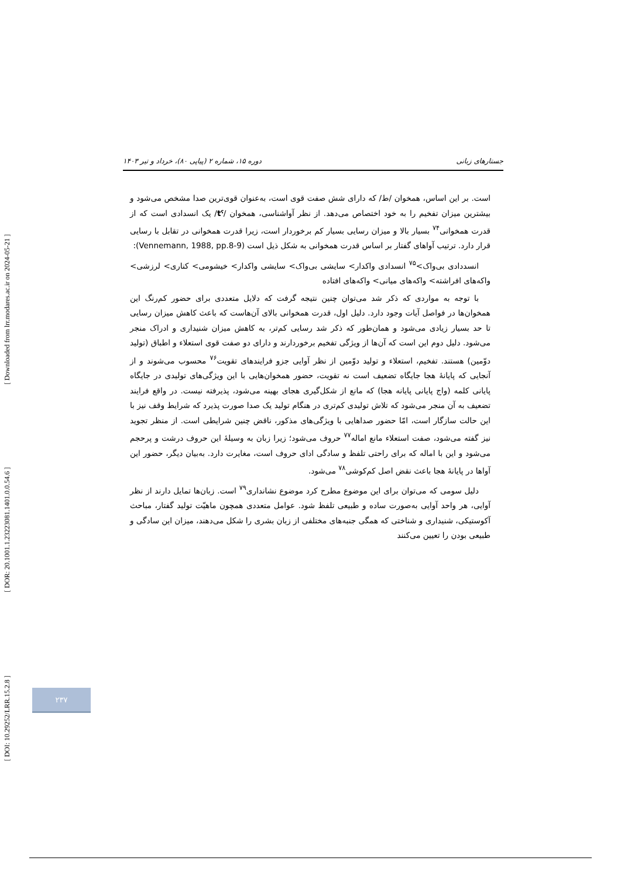[ Downloaded from lrr.modares.ac.ir on 2024-05-21 ]
[ DOR: 20.1001.1.23223081.1401.0.0.54.6 ]
[ DOI: 10.29252/LRR.15.2.8 ]
جستارهای زبانی دوره ۱۵، شماره ۲ (پیاپی ۸۰)، خرداد و تیر ۱۴۰۳
است. بر این اساس، همخوان /ط/ که دارای شش صفت قوی است، به‌عنوان قوی‌ترین صدا مشخص می‌شود و بیشترین میزان تفخیم را به خود اختصاص می‌دهد. از نظر آواشناسی، همخوان /tˤ/ یک انسدادی است که از قدرت همخوانی<sup>۷۴</sup> بسیار بالا و میزان رسایی بسیار کم برخوردار است، زیرا قدرت همخوانی در تقابل با رسایی قرار دارد. ترتیب آواهای گفتار بر اساس قدرت همخوانی به شکل ذیل است (Vennemann, 1988, pp.8-9):
انسددادی بی‌واک><sup>۷۵</sup> انسدادی واکدار> سایشی بی‌واک> سایشی واکدار> خیشومی> کناری> لرزشی> واکه‌های افراشته> واکه‌های میانی> واکه‌های افتاده
با توجه به مواردی که ذکر شد می‌توان چنین نتیجه گرفت که دلایل متعددی برای حضور کم‌رنگ این همخوان‌ها در فواصل آیات وجود دارد. دلیل اول، قدرت همخوانی بالای آن‌هاست که باعث کاهش میزان رسایی تا حد بسیار زیادی می‌شود و همان‌طور که ذکر شد رسایی کم‌تر، به کاهش میزان شنیداری و ادراک منجر می‌شود. دلیل دوم این است که آن‌ها از ویژگی تفخیم برخوردارند و دارای دو صفت قوی استعلاء و اطباق (تولید دوّمین) هستند. تفخیم، استعلاء و تولید دوّمین از نظر آوایی جزو فرایندهای تقویت<sup>۷۶</sup> محسوب می‌شوند و از آنجایی که پایانهٔ هجا جایگاه تضعیف است نه تقویت، حضور همخوان‌هایی با این ویژگی‌های تولیدی در جایگاه پایانی کلمه (واج پایانی پایانه هجا) که مانع از شکل‌گیری هجای بهینه می‌شود، پذیرفته نیست. در واقع فرایند تضعیف به آن منجر می‌شود که تلاش تولیدی کم‌تری در هنگام تولید یک صدا صورت پذیرد که شرایط وقف نیز با این حالت سازگار است، امّا حضور صداهایی با ویژگی‌های مذکور، ناقض چنین شرایطی است. از منظر تجوید نیز گفته می‌شود، صفت استعلاء مانع اماله<sup>۷۷</sup> حروف می‌شود؛ زیرا زبان به وسیلهٔ این حروف درشت و پرحجم می‌شود و این با اماله که برای راحتی تلفظ و سادگی ادای حروف است، مغایرت دارد. به‌بیان دیگر، حضور این آواها در پایانهٔ هجا باعث نقض اصل کم‌کوشی<sup>۷۸</sup> می‌شود.
دلیل سومی که می‌توان برای این موضوع مطرح کرد موضوع نشانداری<sup>۷۹</sup> است. زبان‌ها تمایل دارند از نظر آوایی، هر واحد آوایی به‌صورت ساده و طبیعی تلفظ شود. عوامل متعددی همچون ماهیّت تولید گفتار، مباحث آکوستیکی، شنیداری و شناختی که همگی جنبه‌های مختلفی از زبان بشری را شکل می‌دهند، میزان این سادگی و طبیعی بودن را تعیین می‌کنند
۲۳۷